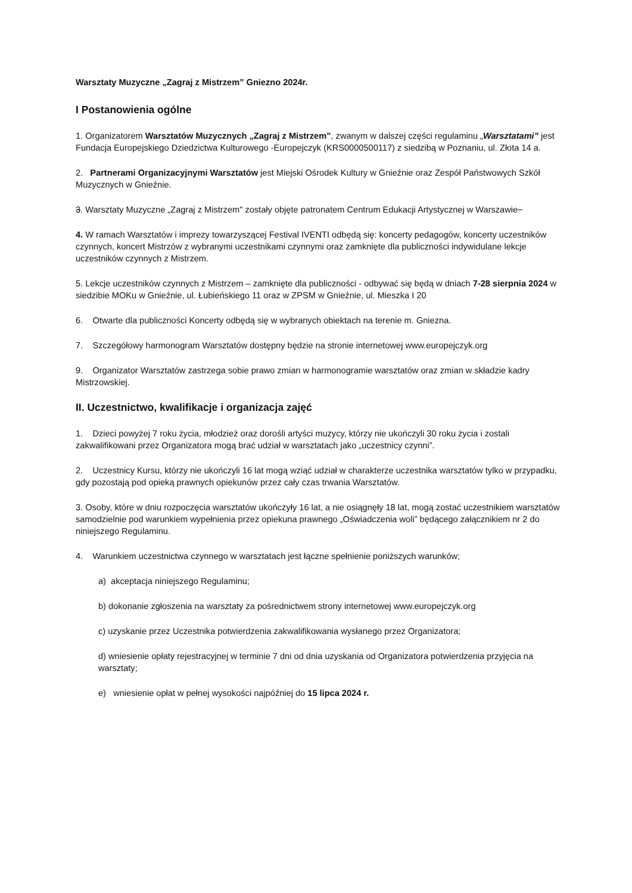Warsztaty Muzyczne „Zagraj z Mistrzem” Gniezno 2024r.
I Postanowienia ogólne
1. Organizatorem Warsztatów Muzycznych „Zagraj z Mistrzem”, zwanym w dalszej części regulaminu „Warsztatami” jest Fundacja Europejskiego Dziedzictwa Kulturowego -Europejczyk (KRS0000500117) z siedzibą w Poznaniu, ul. Złota 14 a.
2. Partnerami Organizacyjnymi Warsztatów jest Miejski Ośrodek Kultury w Gnieźnie oraz Zespół Państwowych Szkół Muzycznych w Gnieźnie.
3. Warsztaty Muzyczne „Zagraj z Mistrzem" zostały objęte patronatem Centrum Edukacji Artystycznej w Warszawie
4. W ramach Warsztatów i imprezy towarzyszącej Festival IVENTI odbędą się: koncerty pedagogów, koncerty uczestników czynnych, koncert Mistrzów z wybranymi uczestnikami czynnymi oraz zamknięte dla publiczności indywidulane lekcje uczestników czynnych z Mistrzem.
5. Lekcje uczestników czynnych z Mistrzem – zamknięte dla publiczności - odbywać się będą w dniach 7-28 sierpnia 2024 w siedzibie MOKu w Gnieźnie, ul. Łubieńskiego 11 oraz w ZPSM w Gnieźnie, ul. Mieszka I 20
6. Otwarte dla publiczności Koncerty odbędą się w wybranych obiektach na terenie m. Gniezna.
7. Szczegółowy harmonogram Warsztatów dostępny będzie na stronie internetowej www.europejczyk.org
9. Organizator Warsztatów zastrzega sobie prawo zmian w harmonogramie warsztatów oraz zmian w składzie kadry Mistrzowskiej.
II. Uczestnictwo, kwalifikacje i organizacja zajęć
1. Dzieci powyżej 7 roku życia, młodzież oraz dorośli artyści muzycy, którzy nie ukończyli 30 roku życia i zostali zakwalifikowani przez Organizatora mogą brać udział w warsztatach jako „uczestnicy czynni”.
2. Uczestnicy Kursu, którzy nie ukończyli 16 lat mogą wziąć udział w charakterze uczestnika warsztatów tylko w przypadku, gdy pozostają pod opieką prawnych opiekunów przez cały czas trwania Warsztatów.
3. Osoby, które w dniu rozpoczęcia warsztatów ukończyły 16 lat, a nie osiągnęły 18 lat, mogą zostać uczestnikiem warsztatów samodzielnie pod warunkiem wypełnienia przez opiekuna prawnego „Oświadczenia woli” będącego załącznikiem nr 2 do niniejszego Regulaminu.
4. Warunkiem uczestnictwa czynnego w warsztatach jest łączne spełnienie poniższych warunków;
a) akceptacja niniejszego Regulaminu;
b) dokonanie zgłoszenia na warsztaty za pośrednictwem strony internetowej www.europejczyk.org
c) uzyskanie przez Uczestnika potwierdzenia zakwalifikowania wysłanego przez Organizatora;
d) wniesienie opłaty rejestracyjnej w terminie 7 dni od dnia uzyskania od Organizatora potwierdzenia przyjęcia na warsztaty;
e) wniesienie opłat w pełnej wysokości najpóźniej do 15 lipca 2024 r.